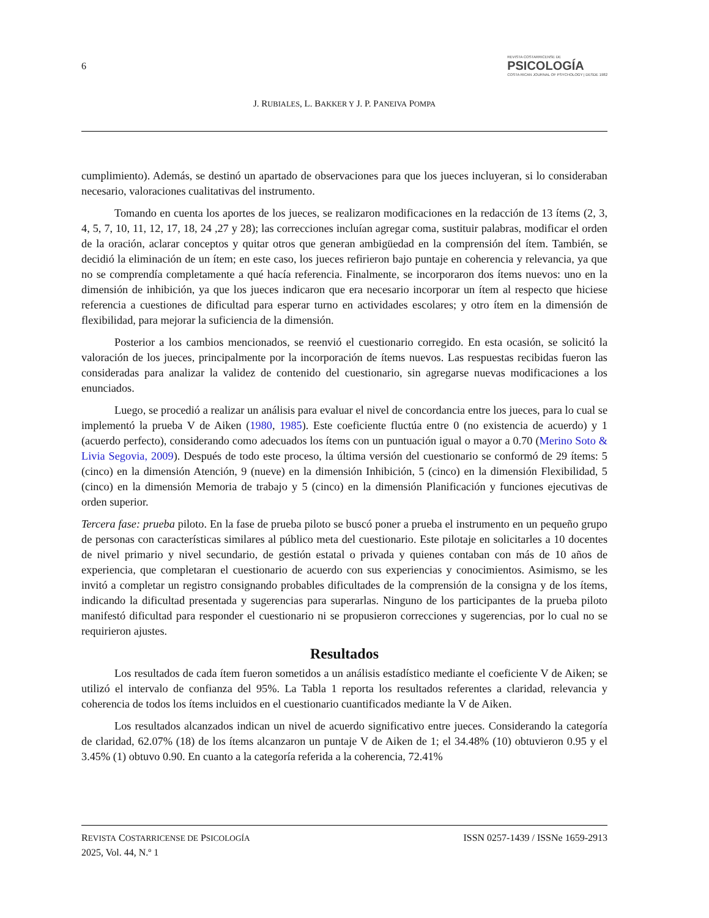6 REVISTA COSTARRICENSE DE
PSICOLOGÍA
COSTA RICAN JOURNAL OF PSYCHOLOGY | DESDE 1982
J. RUBIALES, L. BAKKER Y J. P. PANEIVA POMPA
cumplimiento). Además, se destinó un apartado de observaciones para que los jueces incluyeran, si lo consideraban necesario, valoraciones cualitativas del instrumento.
Tomando en cuenta los aportes de los jueces, se realizaron modificaciones en la redacción de 13 ítems (2, 3, 4, 5, 7, 10, 11, 12, 17, 18, 24 ,27 y 28); las correcciones incluían agregar coma, sustituir palabras, modificar el orden de la oración, aclarar conceptos y quitar otros que generan ambigüedad en la comprensión del ítem. También, se decidió la eliminación de un ítem; en este caso, los jueces refirieron bajo puntaje en coherencia y relevancia, ya que no se comprendía completamente a qué hacía referencia. Finalmente, se incorporaron dos ítems nuevos: uno en la dimensión de inhibición, ya que los jueces indicaron que era necesario incorporar un ítem al respecto que hiciese referencia a cuestiones de dificultad para esperar turno en actividades escolares; y otro ítem en la dimensión de flexibilidad, para mejorar la suficiencia de la dimensión.
Posterior a los cambios mencionados, se reenvió el cuestionario corregido. En esta ocasión, se solicitó la valoración de los jueces, principalmente por la incorporación de ítems nuevos. Las respuestas recibidas fueron las consideradas para analizar la validez de contenido del cuestionario, sin agregarse nuevas modificaciones a los enunciados.
Luego, se procedió a realizar un análisis para evaluar el nivel de concordancia entre los jueces, para lo cual se implementó la prueba V de Aiken (1980, 1985). Este coeficiente fluctúa entre 0 (no existencia de acuerdo) y 1 (acuerdo perfecto), considerando como adecuados los ítems con un puntuación igual o mayor a 0.70 (Merino Soto & Livia Segovia, 2009). Después de todo este proceso, la última versión del cuestionario se conformó de 29 ítems: 5 (cinco) en la dimensión Atención, 9 (nueve) en la dimensión Inhibición, 5 (cinco) en la dimensión Flexibilidad, 5 (cinco) en la dimensión Memoria de trabajo y 5 (cinco) en la dimensión Planificación y funciones ejecutivas de orden superior.
Tercera fase: prueba piloto. En la fase de prueba piloto se buscó poner a prueba el instrumento en un pequeño grupo de personas con características similares al público meta del cuestionario. Este pilotaje en solicitarles a 10 docentes de nivel primario y nivel secundario, de gestión estatal o privada y quienes contaban con más de 10 años de experiencia, que completaran el cuestionario de acuerdo con sus experiencias y conocimientos. Asimismo, se les invitó a completar un registro consignando probables dificultades de la comprensión de la consigna y de los ítems, indicando la dificultad presentada y sugerencias para superarlas. Ninguno de los participantes de la prueba piloto manifestó dificultad para responder el cuestionario ni se propusieron correcciones y sugerencias, por lo cual no se requirieron ajustes.
Resultados
Los resultados de cada ítem fueron sometidos a un análisis estadístico mediante el coeficiente V de Aiken; se utilizó el intervalo de confianza del 95%. La Tabla 1 reporta los resultados referentes a claridad, relevancia y coherencia de todos los ítems incluidos en el cuestionario cuantificados mediante la V de Aiken.
Los resultados alcanzados indican un nivel de acuerdo significativo entre jueces. Considerando la categoría de claridad, 62.07% (18) de los ítems alcanzaron un puntaje V de Aiken de 1; el 34.48% (10) obtuvieron 0.95 y el 3.45% (1) obtuvo 0.90. En cuanto a la categoría referida a la coherencia, 72.41%
REVISTA COSTARRICENSE DE PSICOLOGÍA
2025, Vol. 44, N.º 1
ISSN 0257-1439 / ISSNe 1659-2913